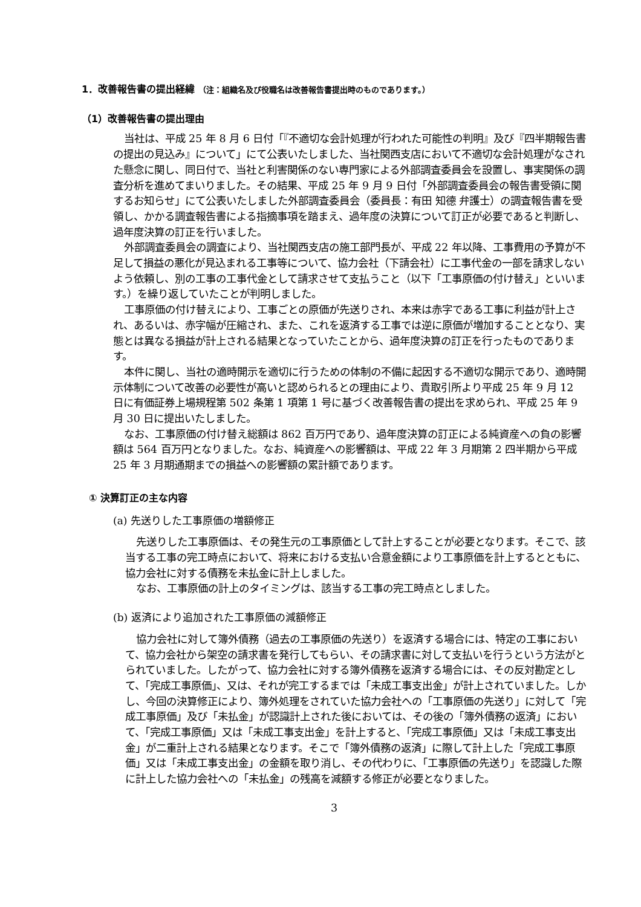1．改善報告書の提出経緯 （注：組織名及び役職名は改善報告書提出時のものであります。）
（1）改善報告書の提出理由
当社は、平成 25 年 8 月 6 日付「『不適切な会計処理が行われた可能性の判明』及び『四半期報告書の提出の見込み』について」にて公表いたしました、当社関西支店において不適切な会計処理がなされた懸念に関し、同日付で、当社と利害関係のない専門家による外部調査委員会を設置し、事実関係の調査分析を進めてまいりました。その結果、平成 25 年 9 月 9 日付「外部調査委員会の報告書受領に関するお知らせ」にて公表いたしました外部調査委員会（委員長：有田 知德 弁護士）の調査報告書を受領し、かかる調査報告書による指摘事項を踏まえ、過年度の決算について訂正が必要であると判断し、過年度決算の訂正を行いました。
外部調査委員会の調査により、当社関西支店の施工部門長が、平成 22 年以降、工事費用の予算が不足して損益の悪化が見込まれる工事等について、協力会社（下請会社）に工事代金の一部を請求しないよう依頼し、別の工事の工事代金として請求させて支払うこと（以下「工事原価の付け替え」といいます。）を繰り返していたことが判明しました。
工事原価の付け替えにより、工事ごとの原価が先送りされ、本来は赤字である工事に利益が計上され、あるいは、赤字幅が圧縮され、また、これを返済する工事では逆に原価が増加することとなり、実態とは異なる損益が計上される結果となっていたことから、過年度決算の訂正を行ったものであります。
本件に関し、当社の適時開示を適切に行うための体制の不備に起因する不適切な開示であり、適時開示体制について改善の必要性が高いと認められるとの理由により、貴取引所より平成 25 年 9 月 12 日に有価証券上場規程第 502 条第 1 項第 1 号に基づく改善報告書の提出を求められ、平成 25 年 9 月 30 日に提出いたしました。
なお、工事原価の付け替え総額は 862 百万円であり、過年度決算の訂正による純資産への負の影響額は 564 百万円となりました。なお、純資産への影響額は、平成 22 年 3 月期第 2 四半期から平成 25 年 3 月期通期までの損益への影響額の累計額であります。
① 決算訂正の主な内容
(a) 先送りした工事原価の増額修正
先送りした工事原価は、その発生元の工事原価として計上することが必要となります。そこで、該当する工事の完工時点において、将来における支払い合意金額により工事原価を計上するとともに、協力会社に対する債務を未払金に計上しました。
なお、工事原価の計上のタイミングは、該当する工事の完工時点としました。
(b) 返済により追加された工事原価の減額修正
協力会社に対して簿外債務（過去の工事原価の先送り）を返済する場合には、特定の工事において、協力会社から架空の請求書を発行してもらい、その請求書に対して支払いを行うという方法がとられていました。したがって、協力会社に対する簿外債務を返済する場合には、その反対勘定として、「完成工事原価」、又は、それが完工するまでは「未成工事支出金」が計上されていました。しかし、今回の決算修正により、簿外処理をされていた協力会社への「工事原価の先送り」に対して「完成工事原価」及び「未払金」が認識計上された後においては、その後の「簿外債務の返済」において、「完成工事原価」又は「未成工事支出金」を計上すると、「完成工事原価」又は「未成工事支出金」が二重計上される結果となります。そこで「簿外債務の返済」に際して計上した「完成工事原価」又は「未成工事支出金」の金額を取り消し、その代わりに、「工事原価の先送り」を認識した際に計上した協力会社への「未払金」の残高を減額する修正が必要となりました。
3